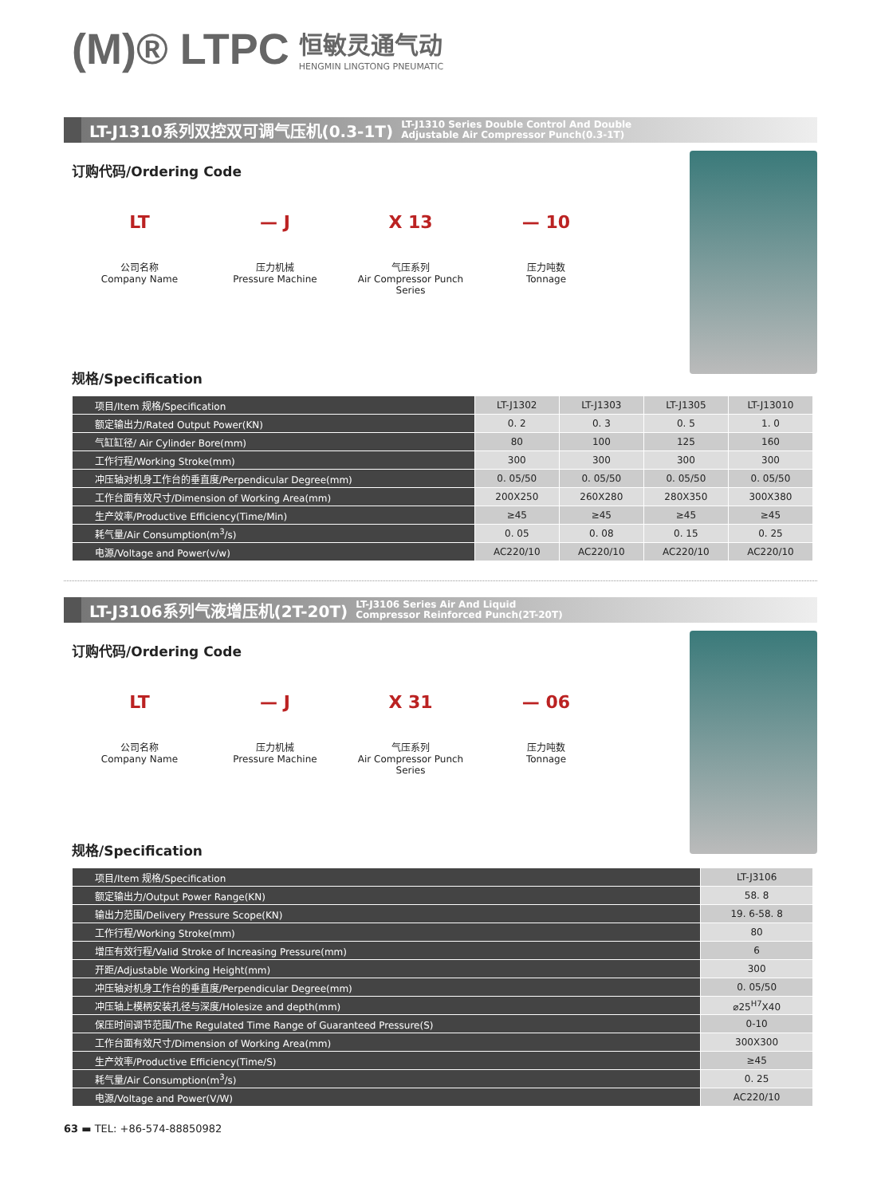(M)® LTPC 恒敏灵通气动
HENGMIN LINGTONG PNEUMATIC
LT-J1310系列双控双可调气压机(0.3-1T) LT-J1310 Series Double Control And Double
Adjustable Air Compressor Punch(0.3-1T)
订购代码/Ordering Code
LT
公司名称
Company Name
— J
压力机械
Pressure Machine
X 13
气压系列
Air Compressor Punch Series
— 10
压力吨数
Tonnage
规格/Specification
| 项目/Item 规格/Specification | LT-J1302 | LT-J1303 | LT-J1305 | LT-J13010 |
| 额定输出力/Rated Output Power(KN) | 0. 2 | 0. 3 | 0. 5 | 1. 0 |
| 气缸缸径/ Air Cylinder Bore(mm) | 80 | 100 | 125 | 160 |
| 工作行程/Working Stroke(mm) | 300 | 300 | 300 | 300 |
| 冲压轴对机身工作台的垂直度/Perpendicular Degree(mm) | 0. 05/50 | 0. 05/50 | 0. 05/50 | 0. 05/50 |
| 工作台面有效尺寸/Dimension of Working Area(mm) | 200X250 | 260X280 | 280X350 | 300X380 |
| 生产效率/Productive Efficiency(Time/Min) | ≥45 | ≥45 | ≥45 | ≥45 |
| 耗气量/Air Consumption(m<sup>3</sup>/s) | 0. 05 | 0. 08 | 0. 15 | 0. 25 |
| 电源/Voltage and Power(v/w) | AC220/10 | AC220/10 | AC220/10 | AC220/10 |
LT-J3106系列气液增压机(2T-20T) LT-J3106 Series Air And Liquid
Compressor Reinforced Punch(2T-20T)
订购代码/Ordering Code
LT
公司名称
Company Name
— J
压力机械
Pressure Machine
X 31
气压系列
Air Compressor Punch Series
— 06
压力吨数
Tonnage
规格/Specification
| 项目/Item 规格/Specification | LT-J3106 |
| 额定输出力/Output Power Range(KN) | 58. 8 |
| 输出力范围/Delivery Pressure Scope(KN) | 19. 6-58. 8 |
| 工作行程/Working Stroke(mm) | 80 |
| 增压有效行程/Valid Stroke of Increasing Pressure(mm) | 6 |
| 开距/Adjustable Working Height(mm) | 300 |
| 冲压轴对机身工作台的垂直度/Perpendicular Degree(mm) | 0. 05/50 |
| 冲压轴上模柄安装孔径与深度/Holesize and depth(mm) | ⌀25<sup>H7</sup>X40 |
| 保压时间调节范围/The Regulated Time Range of Guaranteed Pressure(S) | 0-10 |
| 工作台面有效尺寸/Dimension of Working Area(mm) | 300X300 |
| 生产效率/Productive Efficiency(Time/S) | ≥45 |
| 耗气量/Air Consumption(m<sup>3</sup>/s) | 0. 25 |
| 电源/Voltage and Power(V/W) | AC220/10 |
63 ▬ TEL: +86-574-88850982